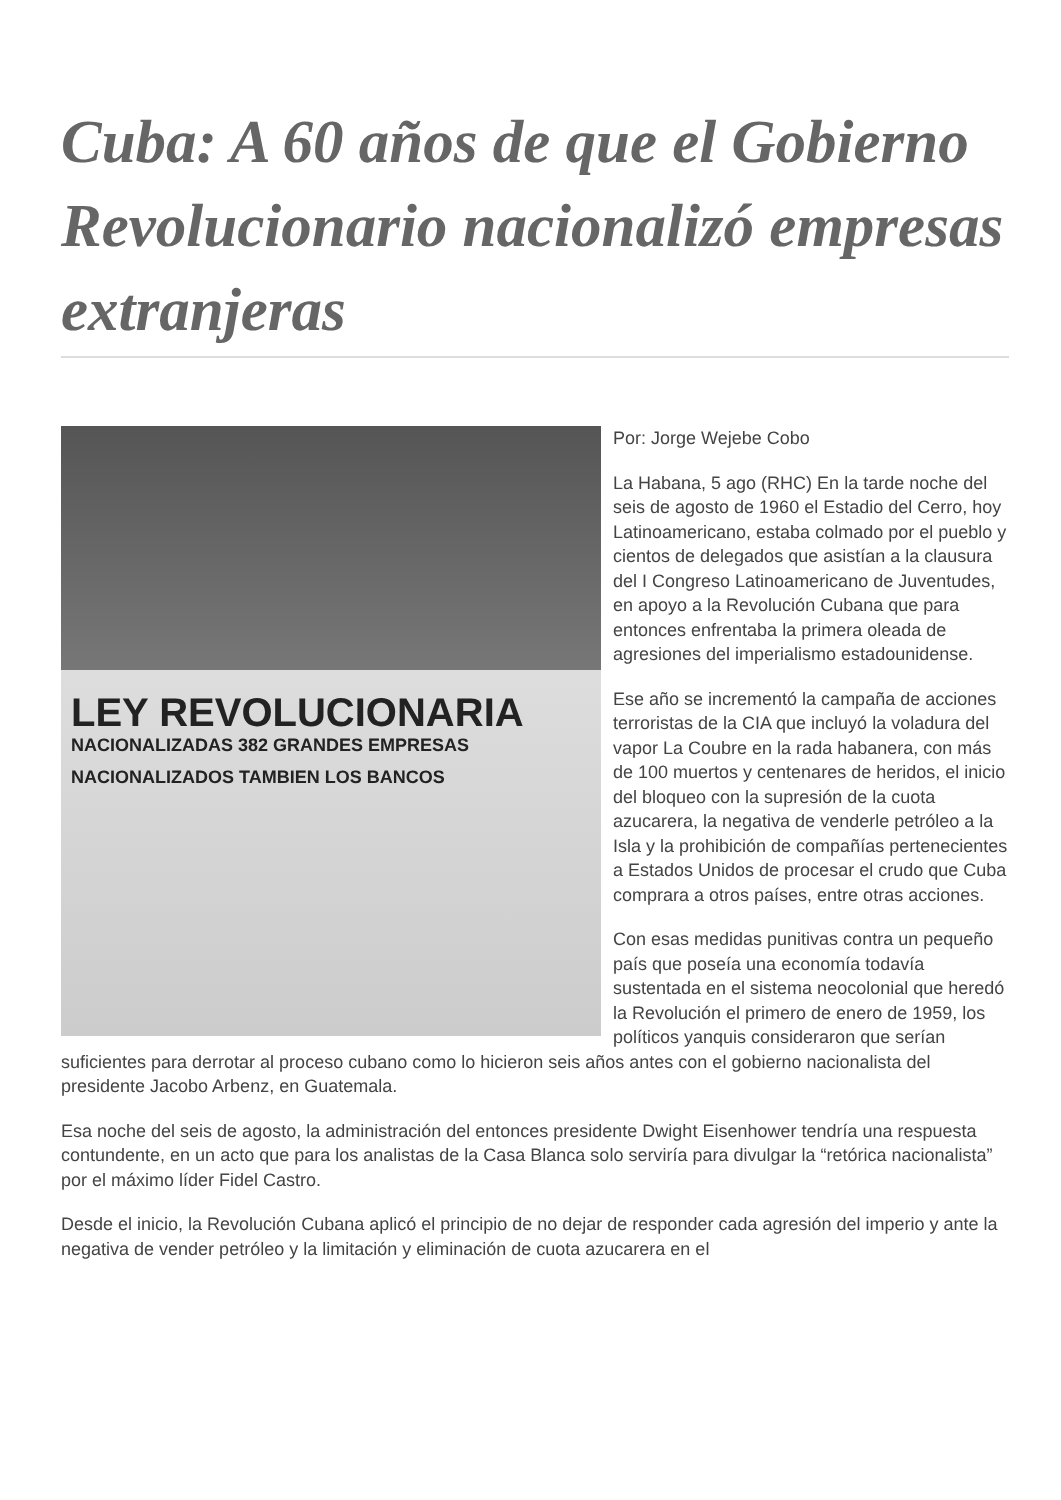Cuba: A 60 años de que el Gobierno Revolucionario nacionalizó empresas extranjeras
LEY REVOLUCIONARIA
NACIONALIZADAS 382 GRANDES EMPRESAS
NACIONALIZADOS TAMBIEN LOS BANCOS
Por: Jorge Wejebe Cobo
La Habana, 5 ago (RHC) En la tarde noche del seis de agosto de 1960 el Estadio del Cerro, hoy Latinoamericano, estaba colmado por el pueblo y cientos de delegados que asistían a la clausura del I Congreso Latinoamericano de Juventudes, en apoyo a la Revolución Cubana que para entonces enfrentaba la primera oleada de agresiones del imperialismo estadounidense.
Ese año se incrementó la campaña de acciones terroristas de la CIA que incluyó la voladura del vapor La Coubre en la rada habanera, con más de 100 muertos y centenares de heridos, el inicio del bloqueo con la supresión de la cuota azucarera, la negativa de venderle petróleo a la Isla y la prohibición de compañías pertenecientes a Estados Unidos de procesar el crudo que Cuba comprara a otros países, entre otras acciones.
Con esas medidas punitivas contra un pequeño país que poseía una economía todavía sustentada en el sistema neocolonial que heredó la Revolución el primero de enero de 1959, los políticos yanquis consideraron que serían suficientes para derrotar al proceso cubano como lo hicieron seis años antes con el gobierno nacionalista del presidente Jacobo Arbenz, en Guatemala.
Esa noche del seis de agosto, la administración del entonces presidente Dwight Eisenhower tendría una respuesta contundente, en un acto que para los analistas de la Casa Blanca solo serviría para divulgar la “retórica nacionalista” por el máximo líder Fidel Castro.
Desde el inicio, la Revolución Cubana aplicó el principio de no dejar de responder cada agresión del imperio y ante la negativa de vender petróleo y la limitación y eliminación de cuota azucarera en el